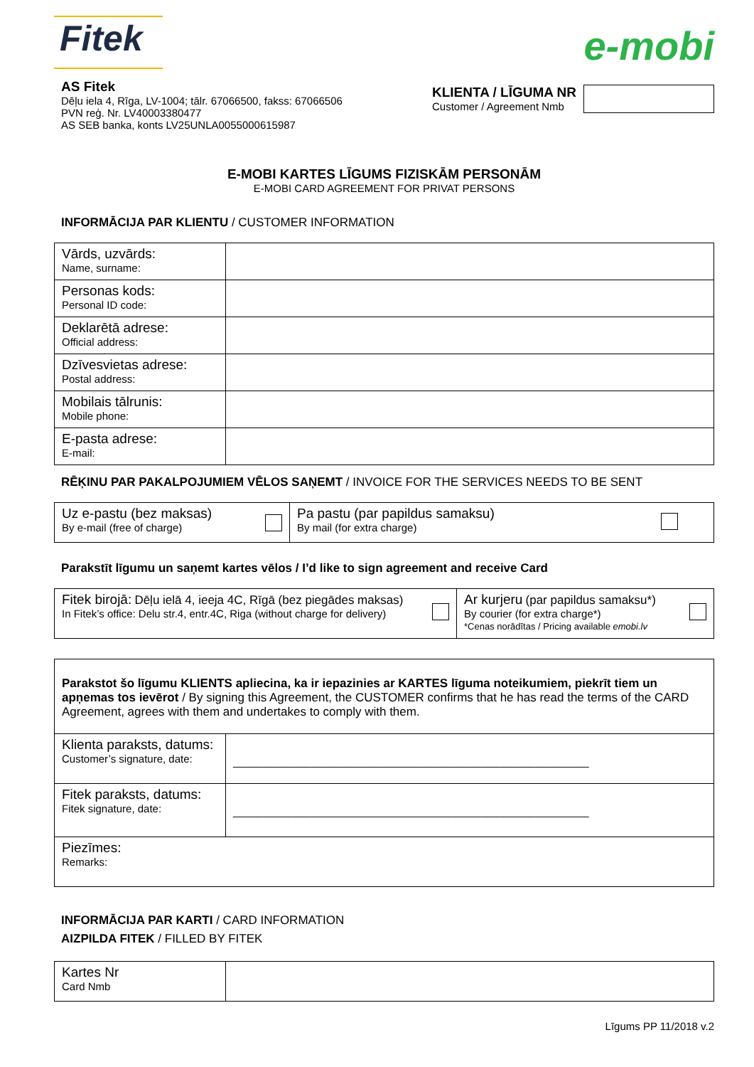Fitek
e-mobi
AS Fitek
Dēļu iela 4, Rīga, LV-1004; tālr. 67066500, fakss: 67066506
PVN reģ. Nr. LV40003380477
AS SEB banka, konts LV25UNLA0055000615987
KLIENTA / LĪGUMA NR
Customer / Agreement Nmb
E-MOBI KARTES LĪGUMS FIZISKĀM PERSONĀM
E-MOBI CARD AGREEMENT FOR PRIVAT PERSONS
INFORMĀCIJA PAR KLIENTU / CUSTOMER INFORMATION
| Vārds, uzvārds: Name, surname: | |
| Personas kods: Personal ID code: | |
| Deklarētā adrese: Official address: | |
| Dzīvesvietas adrese: Postal address: | |
| Mobilais tālrunis: Mobile phone: | |
| E-pasta adrese: E-mail: | |
RĒĶINU PAR PAKALPOJUMIEM VĒLOS SAŅEMT / INVOICE FOR THE SERVICES NEEDS TO BE SENT
| Uz e-pastu (bez maksas) By e-mail (free of charge) | Pa pastu (par papildus samaksu) By mail (for extra charge) |
Parakstīt līgumu un saņemt kartes vēlos / I’d like to sign agreement and receive Card
| Fitek birojā: Dēļu ielā 4, ieeja 4C, Rīgā (bez piegādes maksas) In Fitek’s office: Delu str.4, entr.4C, Riga (without charge for delivery) | Ar kurjeru (par papildus samaksu*) By courier (for extra charge*) *Cenas norādītas / Pricing available emobi.lv |
| Parakstot šo līgumu KLIENTS apliecina, ka ir iepazinies ar KARTES līguma noteikumiem, piekrīt tiem un apņemas tos ievērot / By signing this Agreement, the CUSTOMER confirms that he has read the terms of the CARD Agreement, agrees with them and undertakes to comply with them. | |
| Klienta paraksts, datums: Customer’s signature, date: | ____________________________________________________________ |
| Fitek paraksts, datums: Fitek signature, date: | ____________________________________________________________ |
| Piezīmes: Remarks: | |
INFORMĀCIJA PAR KARTI / CARD INFORMATION
AIZPILDA FITEK / FILLED BY FITEK
| Kartes Nr Card Nmb | |
Līgums PP 11/2018 v.2